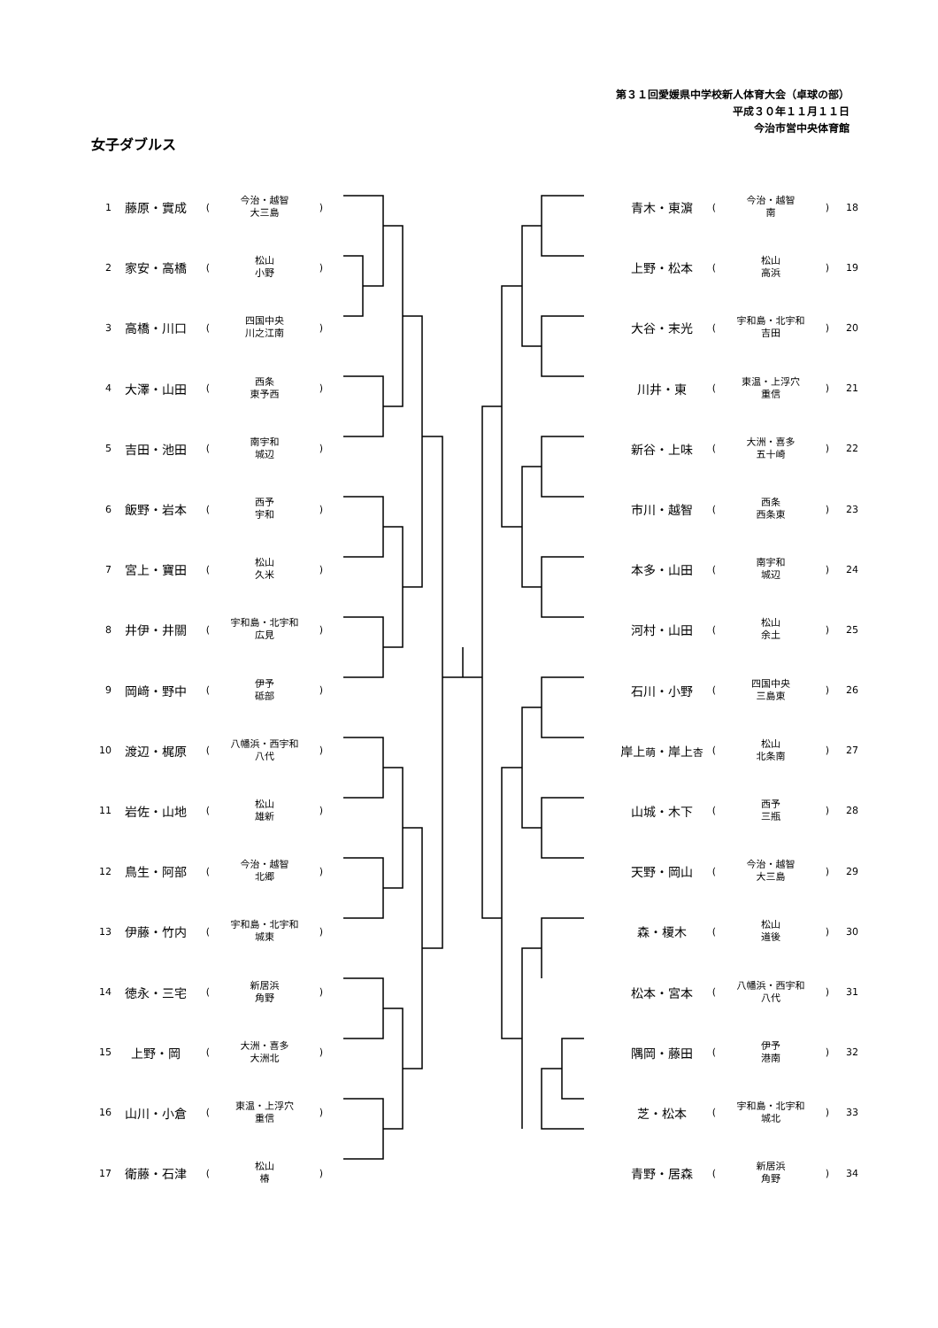第３１回愛媛県中学校新人体育大会（卓球の部）
平成３０年１１月１１日
今治市営中央体育館
女子ダブルス
| 1 | 藤原・實成 | ( | 今治・越智 大三島 | ) |
| 2 | 家安・高橋 | ( | 松山 小野 | ) |
| 3 | 高橋・川口 | ( | 四国中央 川之江南 | ) |
| 4 | 大澤・山田 | ( | 西条 東予西 | ) |
| 5 | 吉田・池田 | ( | 南宇和 城辺 | ) |
| 6 | 飯野・岩本 | ( | 西予 宇和 | ) |
| 7 | 宮上・寶田 | ( | 松山 久米 | ) |
| 8 | 井伊・井關 | ( | 宇和島・北宇和 広見 | ) |
| 9 | 岡﨑・野中 | ( | 伊予 砥部 | ) |
| 10 | 渡辺・梶原 | ( | 八幡浜・西宇和 八代 | ) |
| 11 | 岩佐・山地 | ( | 松山 雄新 | ) |
| 12 | 鳥生・阿部 | ( | 今治・越智 北郷 | ) |
| 13 | 伊藤・竹内 | ( | 宇和島・北宇和 城東 | ) |
| 14 | 徳永・三宅 | ( | 新居浜 角野 | ) |
| 15 | 上野・岡 | ( | 大洲・喜多 大洲北 | ) |
| 16 | 山川・小倉 | ( | 東温・上浮穴 重信 | ) |
| 17 | 衛藤・石津 | ( | 松山 椿 | ) |
| 青木・東濵 | ( | 今治・越智 南 | ) | 18 |
| 上野・松本 | ( | 松山 高浜 | ) | 19 |
| 大谷・末光 | ( | 宇和島・北宇和 吉田 | ) | 20 |
| 川井・東 | ( | 東温・上浮穴 重信 | ) | 21 |
| 新谷・上味 | ( | 大洲・喜多 五十崎 | ) | 22 |
| 市川・越智 | ( | 西条 西条東 | ) | 23 |
| 本多・山田 | ( | 南宇和 城辺 | ) | 24 |
| 河村・山田 | ( | 松山 余土 | ) | 25 |
| 石川・小野 | ( | 四国中央 三島東 | ) | 26 |
| 岸上 萌 ・岸上 杏 | ( | 松山 北条南 | ) | 27 |
| 山城・木下 | ( | 西予 三瓶 | ) | 28 |
| 天野・岡山 | ( | 今治・越智 大三島 | ) | 29 |
| 森・榎木 | ( | 松山 道後 | ) | 30 |
| 松本・宮本 | ( | 八幡浜・西宇和 八代 | ) | 31 |
| 隅岡・藤田 | ( | 伊予 港南 | ) | 32 |
| 芝・松本 | ( | 宇和島・北宇和 城北 | ) | 33 |
| 青野・居森 | ( | 新居浜 角野 | ) | 34 |